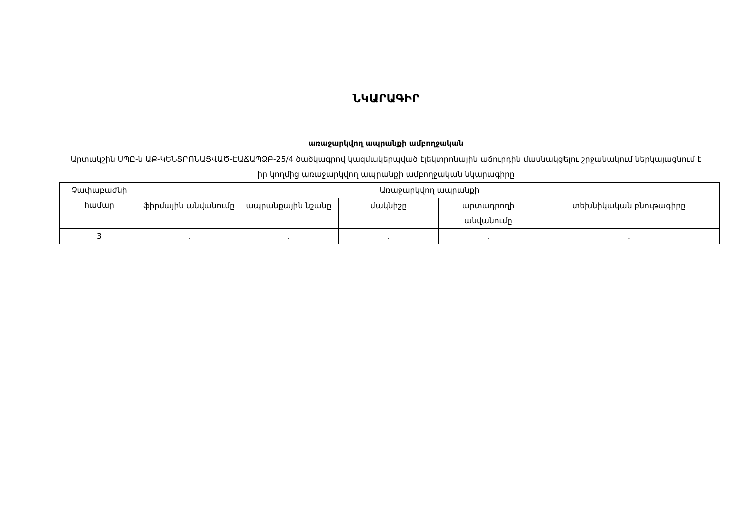ՆԿԱՐԱԳԻՐ
առաջարկվող ապրանքի ամբողջական
Արտակշին ՍՊԸ-ն ԱՔ-ԿԵՆՏՐՈՆԱՑՎԱԾ-ԷԱՃԱՊՁԲ-25/4 ծածկագրով կազմակերպված էլեկտրոնային աճուրդին մասնակցելու շրջանակում ներկայացնում է իր կողմից առաջարկվող ապրանքի ամբողջական նկարագիրը
| Չափաբաժնի համար | Առաջարկվող ապրանքի | | | | |
| --- | --- | --- | --- | --- | --- |
| | ֆիրմային անվանումը | ապրանքային նշանը | մակնիշը | արտադրողի անվանումը | տեխնիկական բնութագիրը |
| 3 | . | . | . | . | . |